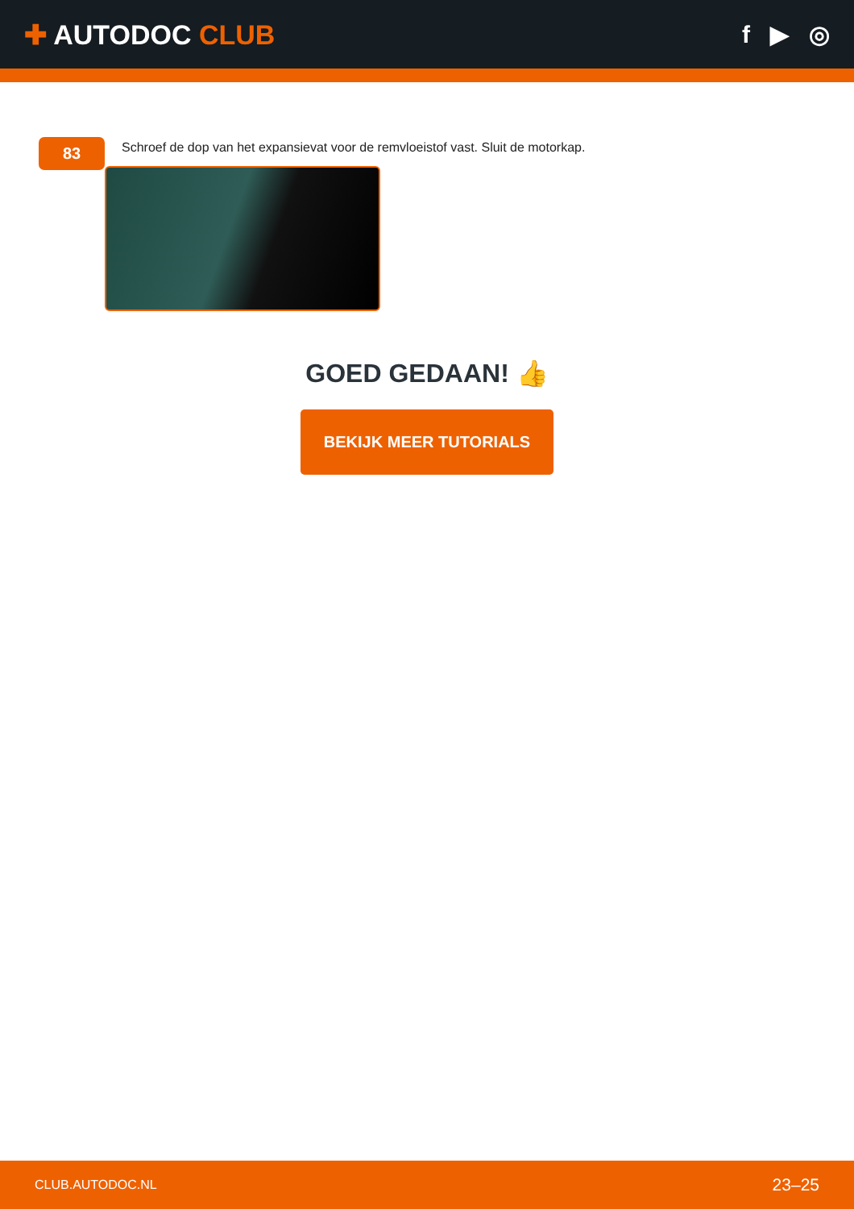✚ AUTODOC CLUB f ▶ ◎
83
Schroef de dop van het expansievat voor de remvloeistof vast. Sluit de motorkap.
GOED GEDAAN! 👍
BEKIJK MEER TUTORIALS
CLUB.AUTODOC.NL 23–25